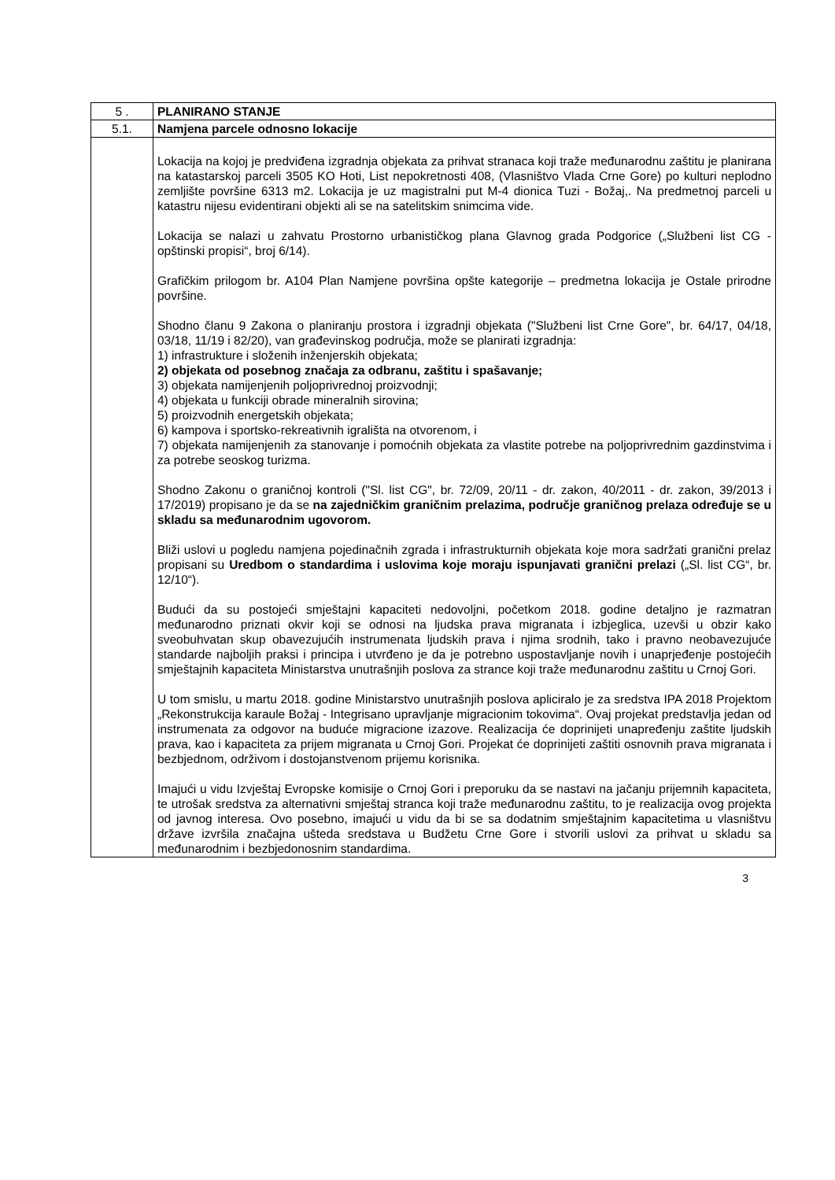| 5 . | PLANIRANO STANJE |
| 5.1. | Namjena parcele odnosno lokacije |
| | Lokacija na kojoj je predviđena izgradnja objekata za prihvat stranaca koji traže međunarodnu zaštitu je planirana na katastarskoj parceli 3505 KO Hoti, List nepokretnosti 408, (Vlasništvo Vlada Crne Gore) po kulturi neplodno zemljište površine 6313 m2. Lokacija je uz magistralni put M-4 dionica Tuzi - Božaj,. Na predmetnoj parceli u katastru nijesu evidentirani objekti ali se na satelitskim snimcima vide. Lokacija se nalazi u zahvatu Prostorno urbanističkog plana Glavnog grada Podgorice („Službeni list CG - opštinski propisi“, broj 6/14). Grafičkim prilogom br. A104 Plan Namjene površina opšte kategorije – predmetna lokacija je Ostale prirodne površine. Shodno članu 9 Zakona o planiranju prostora i izgradnji objekata ("Službeni list Crne Gore", br. 64/17, 04/18, 03/18, 11/19 i 82/20), van građevinskog područja, može se planirati izgradnja: 1) infrastrukture i složenih inženjerskih objekata; 2) objekata od posebnog značaja za odbranu, zaštitu i spašavanje; 3) objekata namijenjenih poljoprivrednoj proizvodnji; 4) objekata u funkciji obrade mineralnih sirovina; 5) proizvodnih energetskih objekata; 6) kampova i sportsko-rekreativnih igrališta na otvorenom, i 7) objekata namijenjenih za stanovanje i pomoćnih objekata za vlastite potrebe na poljoprivrednim gazdinstvima i za potrebe seoskog turizma. Shodno Zakonu o graničnoj kontroli ("Sl. list CG", br. 72/09, 20/11 - dr. zakon, 40/2011 - dr. zakon, 39/2013 i 17/2019) propisano je da se na zajedničkim graničnim prelazima, područje graničnog prelaza određuje se u skladu sa međunarodnim ugovorom. Bliži uslovi u pogledu namjena pojedinačnih zgrada i infrastrukturnih objekata koje mora sadržati granični prelaz propisani su Uredbom o standardima i uslovima koje moraju ispunjavati granični prelazi („Sl. list CG“, br. 12/10“). Budući da su postojeći smještajni kapaciteti nedovoljni, početkom 2018. godine detaljno je razmatran međunarodno priznati okvir koji se odnosi na ljudska prava migranata i izbjeglica, uzevši u obzir kako sveobuhvatan skup obavezujućih instrumenata ljudskih prava i njima srodnih, tako i pravno neobavezujuće standarde najboljih praksi i principa i utvrđeno je da je potrebno uspostavljanje novih i unaprjeđenje postojećih smještajnih kapaciteta Ministarstva unutrašnjih poslova za strance koji traže međunarodnu zaštitu u Crnoj Gori. U tom smislu, u martu 2018. godine Ministarstvo unutrašnjih poslova apliciralo je za sredstva IPA 2018 Projektom „Rekonstrukcija karaule Božaj - Integrisano upravljanje migracionim tokovima“. Ovaj projekat predstavlja jedan od instrumenata za odgovor na buduće migracione izazove. Realizacija će doprinijeti unapređenju zaštite ljudskih prava, kao i kapaciteta za prijem migranata u Crnoj Gori. Projekat će doprinijeti zaštiti osnovnih prava migranata i bezbjednom, održivom i dostojanstvenom prijemu korisnika. Imajući u vidu Izvještaj Evropske komisije o Crnoj Gori i preporuku da se nastavi na jačanju prijemnih kapaciteta, te utrošak sredstva za alternativni smještaj stranca koji traže međunarodnu zaštitu, to je realizacija ovog projekta od javnog interesa. Ovo posebno, imajući u vidu da bi se sa dodatnim smještajnim kapacitetima u vlasništvu države izvršila značajna ušteda sredstava u Budžetu Crne Gore i stvorili uslovi za prihvat u skladu sa međunarodnim i bezbjedonosnim standardima. |
3